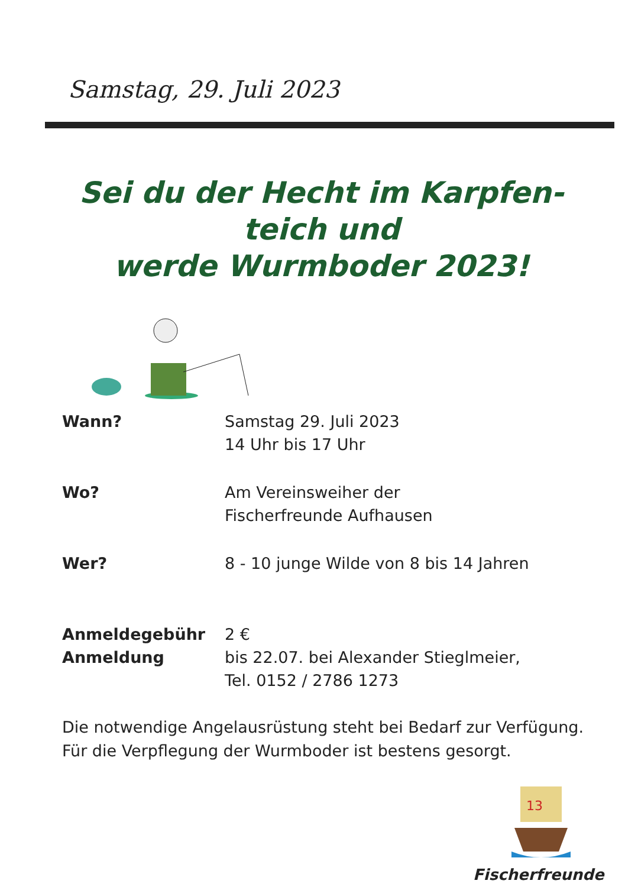Samstag, 29. Juli 2023
Sei du der Hecht im Karpfen-
teich und
werde Wurmboder 2023!
Wann? Samstag 29. Juli 2023
14 Uhr bis 17 Uhr
Wo? Am Vereinsweiher der
Fischerfreunde Aufhausen
Wer? 8 - 10 junge Wilde von 8 bis 14 Jahren
Anmeldegebühr
Anmeldung
2 €
bis 22.07. bei Alexander Stieglmeier,
Tel. 0152 / 2786 1273
Die notwendige Angelausrüstung steht bei Bedarf zur Verfügung.
Für die Verpflegung der Wurmboder ist bestens gesorgt.
13
Fischerfreunde